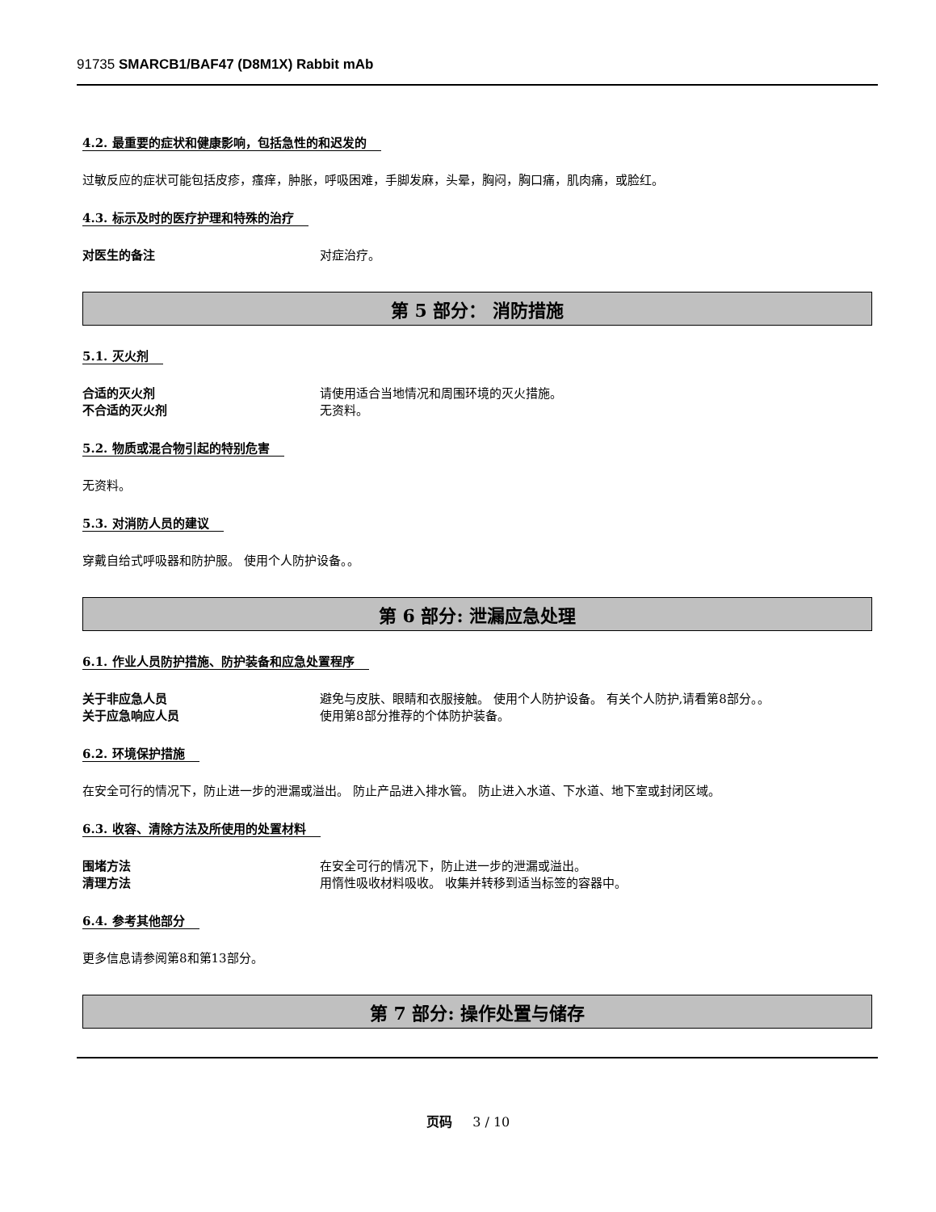91735 SMARCB1/BAF47 (D8M1X) Rabbit mAb
4.2. 最重要的症状和健康影响，包括急性的和迟发的
过敏反应的症状可能包括皮疹，瘙痒，肿胀，呼吸困难，手脚发麻，头晕，胸闷，胸口痛，肌肉痛，或脸红。
4.3. 标示及时的医疗护理和特殊的治疗
对医生的备注 对症治疗。
第 5 部分： 消防措施
5.1. 灭火剂
合适的灭火剂 请使用适合当地情况和周围环境的灭火措施。
不合适的灭火剂 无资料。
5.2. 物质或混合物引起的特别危害
无资料。
5.3. 对消防人员的建议
穿戴自给式呼吸器和防护服。 使用个人防护设备。。
第 6 部分: 泄漏应急处理
6.1. 作业人员防护措施、防护装备和应急处置程序
关于非应急人员 避免与皮肤、眼睛和衣服接触。 使用个人防护设备。 有关个人防护,请看第8部分。。
关于应急响应人员 使用第8部分推荐的个体防护装备。
6.2. 环境保护措施
在安全可行的情况下，防止进一步的泄漏或溢出。 防止产品进入排水管。 防止进入水道、下水道、地下室或封闭区域。
6.3. 收容、清除方法及所使用的处置材料
围堵方法 在安全可行的情况下，防止进一步的泄漏或溢出。
清理方法 用惰性吸收材料吸收。 收集并转移到适当标签的容器中。
6.4. 参考其他部分
更多信息请参阅第8和第13部分。
第 7 部分: 操作处置与储存
页码 3 / 10